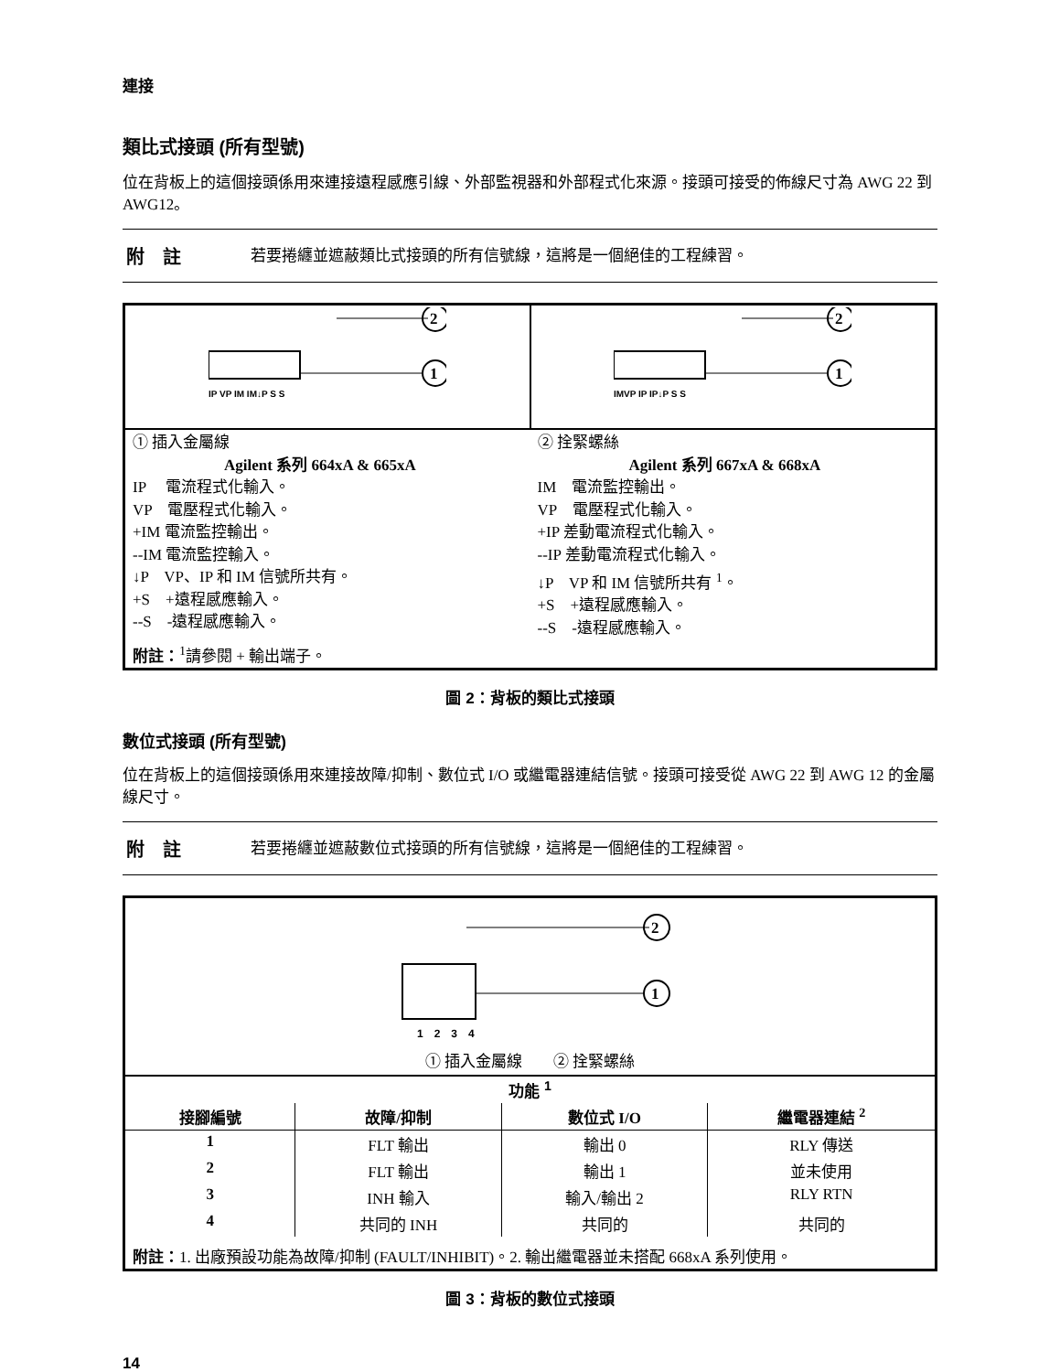連接
類比式接頭 (所有型號)
位在背板上的這個接頭係用來連接遠程感應引線、外部監視器和外部程式化來源。接頭可接受的佈線尺寸為 AWG 22 到 AWG12。
附　註 若要捲纏並遮蔽類比式接頭的所有信號線，這將是一個絕佳的工程練習。
| 2 1 IP VP IM IM↓P S S | 2 1 IMVP IP IP↓P S S |
| ① 插入金屬線 Agilent 系列 664xA & 665xA IP 電流程式化輸入。 VP 電壓程式化輸入。 +IM 電流監控輸出。 --IM 電流監控輸入。 ↓P VP、IP 和 IM 信號所共有。 +S +遠程感應輸入。 --S -遠程感應輸入。 | ② 拴緊螺絲 Agilent 系列 667xA & 668xA IM 電流監控輸出。 VP 電壓程式化輸入。 +IP 差動電流程式化輸入。 --IP 差動電流程式化輸入。 ↓P VP 和 IM 信號所共有 <sup>1</sup>。 +S +遠程感應輸入。 --S -遠程感應輸入。 |
| 附註：<sup>1</sup>請參閱 + 輸出端子。 | |
圖 2：背板的類比式接頭
數位式接頭 (所有型號)
位在背板上的這個接頭係用來連接故障/抑制、數位式 I/O 或繼電器連結信號。接頭可接受從 AWG 22 到 AWG 12 的金屬線尺寸。
附　註 若要捲纏並遮蔽數位式接頭的所有信號線，這將是一個絕佳的工程練習。
2
1
1　2　3　4
① 插入金屬線　　② 拴緊螺絲
| 功能 <sup>1</sup> | | | |
| 接腳編號 | 故障/抑制 | 數位式 I/O | 繼電器連結 <sup>2</sup> |
| 1 | FLT 輸出 | 輸出 0 | RLY 傳送 |
| 2 | FLT 輸出 | 輸出 1 | 並未使用 |
| 3 | INH 輸入 | 輸入/輸出 2 | RLY RTN |
| 4 | 共同的 INH | 共同的 | 共同的 |
| 附註： 1. 出廠預設功能為故障/抑制 (FAULT/INHIBIT)。2. 輸出繼電器並未搭配 668xA 系列使用。 | | | |
圖 3：背板的數位式接頭
14